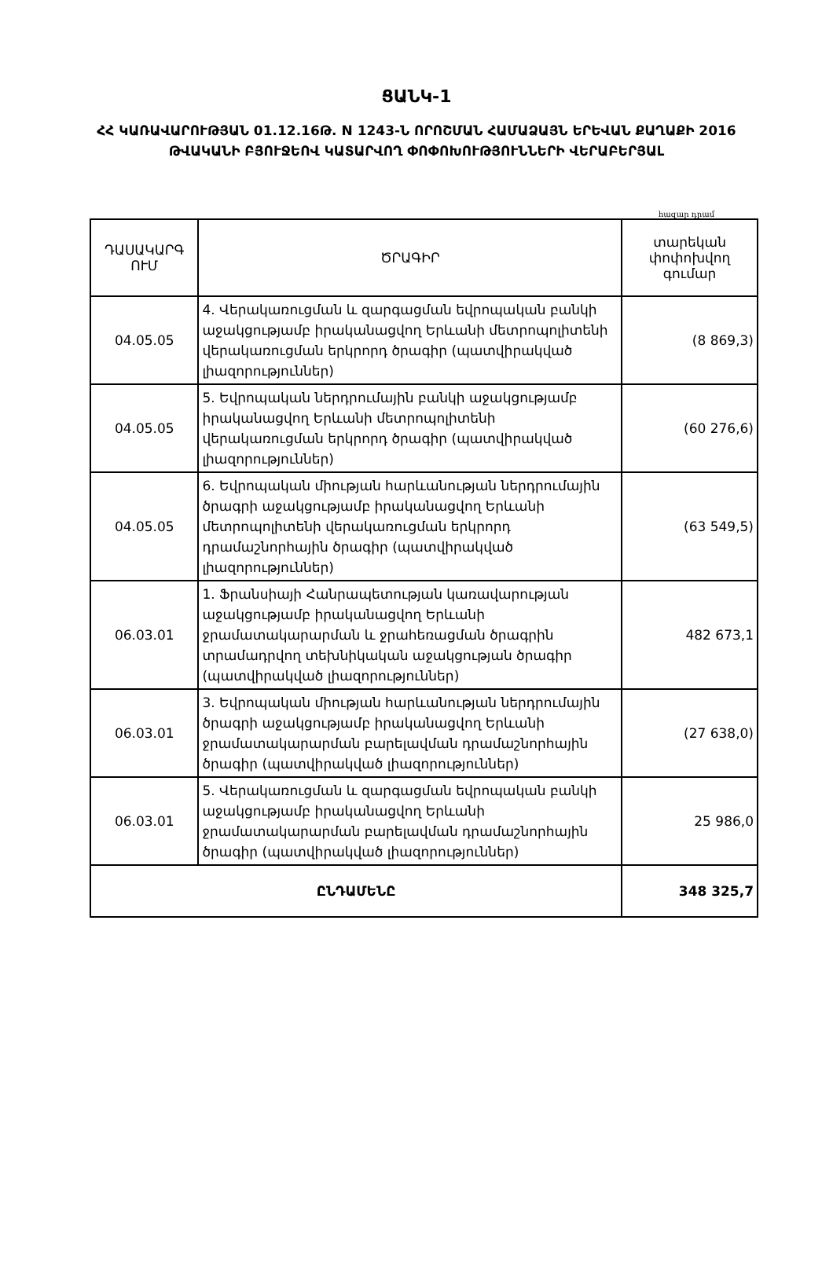ՑԱՆԿ-1
ՀՀ ԿԱՌԱՎԱՐՈՒԹՅԱՆ 01.12.16Թ. N 1243-Ն ՈՐՈՇՄԱՆ ՀԱՄԱՁԱՅՆ ԵՐԵՎԱՆ ՔԱՂԱՔԻ 2016 ԹՎԱԿԱՆԻ ԲՅՈՒՋԵՈՎ ԿԱՏԱՐՎՈՂ ՓՈՓՈԽՈՒԹՅՈՒՆՆԵՐԻ ՎԵՐԱԲԵՐՅԱԼ
հազար դրամ
| ԴԱՍԱԿԱՐԳ ՈՒՄ | ԾՐԱԳԻՐ | տարեկան փոփոխվող գումար |
| --- | --- | --- |
| 04.05.05 | 4. Վերակառուցման և զարգացման եվրոպական բանկի աջակցությամբ իրականացվող Երևանի մետրոպոլիտենի վերակառուցման երկրորդ ծրագիր (պատվիրակված լիազորություններ) | (8 869,3) |
| 04.05.05 | 5. Եվրոպական ներդրումային բանկի աջակցությամբ իրականացվող Երևանի մետրոպոլիտենի վերակառուցման երկրորդ ծրագիր (պատվիրակված լիազորություններ) | (60 276,6) |
| 04.05.05 | 6. Եվրոպական միության հարևանության ներդրումային ծրագրի աջակցությամբ իրականացվող Երևանի մետրոպոլիտենի վերակառուցման երկրորդ դրամաշնորհային ծրագիր (պատվիրակված լիազորություններ) | (63 549,5) |
| 06.03.01 | 1. Ֆրանսիայի Հանրապետության կառավարության աջակցությամբ իրականացվող Երևանի ջրամատակարարման և ջրահեռացման ծրագրին տրամադրվող տեխնիկական աջակցության ծրագիր (պատվիրակված լիազորություններ) | 482 673,1 |
| 06.03.01 | 3. Եվրոպական միության հարևանության ներդրումային ծրագրի աջակցությամբ իրականացվող Երևանի ջրամատակարարման բարելավման դրամաշնորհային ծրագիր (պատվիրակված լիազորություններ) | (27 638,0) |
| 06.03.01 | 5. Վերակառուցման և զարգացման եվրոպական բանկի աջակցությամբ իրականացվող Երևանի ջրամատակարարման բարելավման դրամաշնորհային ծրագիր (պատվիրակված լիազորություններ) | 25 986,0 |
| ԸՆԴԱՄԵՆԸ | | 348 325,7 |